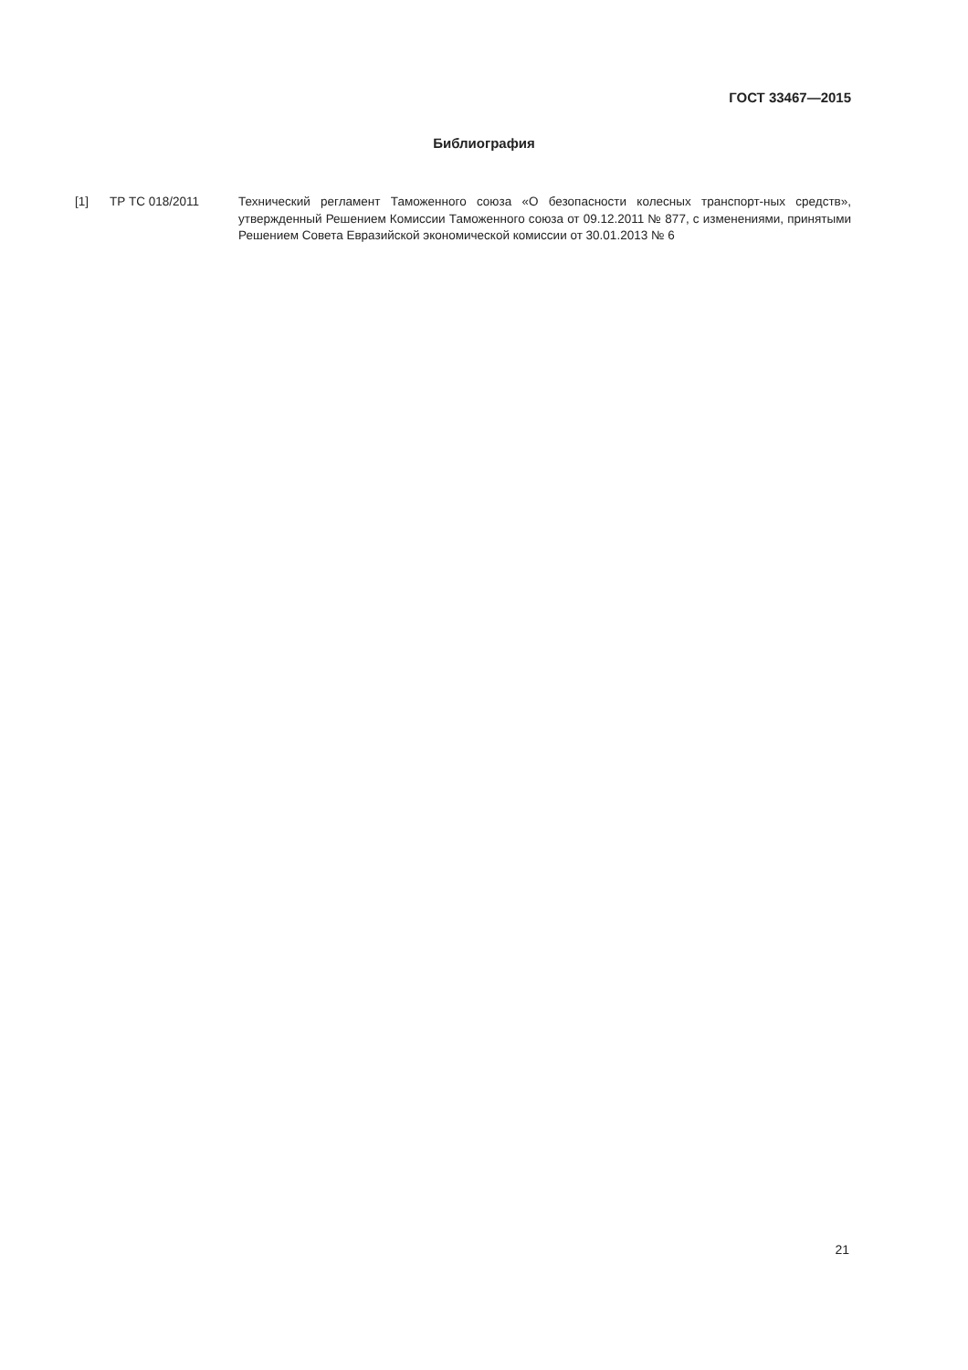ГОСТ 33467—2015
Библиография
[1] ТР ТС 018/2011 Технический регламент Таможенного союза «О безопасности колесных транспорт-ных средств», утвержденный Решением Комиссии Таможенного союза от 09.12.2011 № 877, с изменениями, принятыми Решением Совета Евразийской экономической комиссии от 30.01.2013 № 6
21